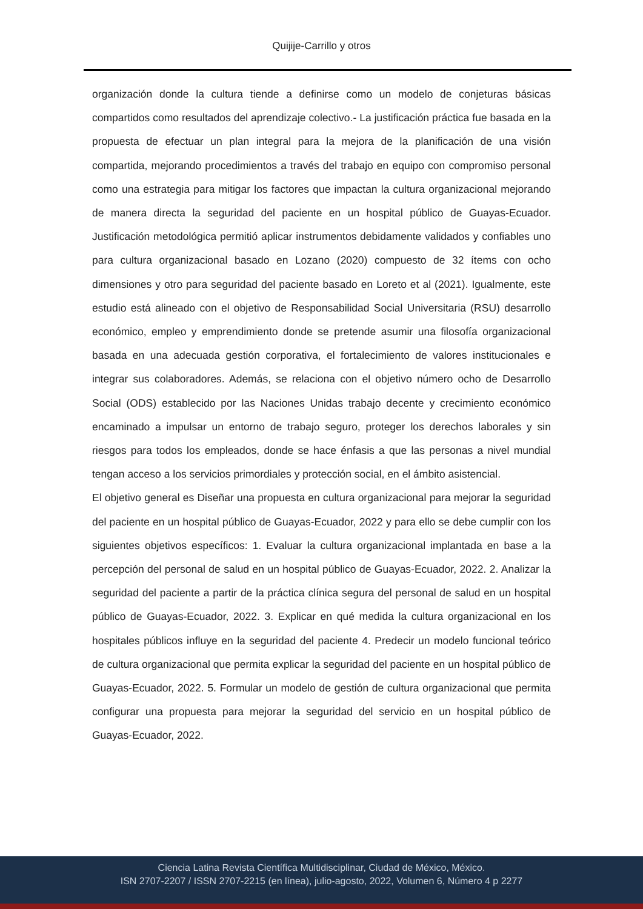Quijije-Carrillo y otros
organización donde la cultura tiende a definirse como un modelo de conjeturas básicas compartidos como resultados del aprendizaje colectivo.- La justificación práctica fue basada en la propuesta de efectuar un plan integral para la mejora de la planificación de una visión compartida, mejorando procedimientos a través del trabajo en equipo con compromiso personal como una estrategia para mitigar los factores que impactan la cultura organizacional mejorando de manera directa la seguridad del paciente en un hospital público de Guayas-Ecuador. Justificación metodológica permitió aplicar instrumentos debidamente validados y confiables uno para cultura organizacional basado en Lozano (2020) compuesto de 32 ítems con ocho dimensiones y otro para seguridad del paciente basado en Loreto et al (2021). Igualmente, este estudio está alineado con el objetivo de Responsabilidad Social Universitaria (RSU) desarrollo económico, empleo y emprendimiento donde se pretende asumir una filosofía organizacional basada en una adecuada gestión corporativa, el fortalecimiento de valores institucionales e integrar sus colaboradores. Además, se relaciona con el objetivo número ocho de Desarrollo Social (ODS) establecido por las Naciones Unidas trabajo decente y crecimiento económico encaminado a impulsar un entorno de trabajo seguro, proteger los derechos laborales y sin riesgos para todos los empleados, donde se hace énfasis a que las personas a nivel mundial tengan acceso a los servicios primordiales y protección social, en el ámbito asistencial.
El objetivo general es Diseñar una propuesta en cultura organizacional para mejorar la seguridad del paciente en un hospital público de Guayas-Ecuador, 2022 y para ello se debe cumplir con los siguientes objetivos específicos: 1. Evaluar la cultura organizacional implantada en base a la percepción del personal de salud en un hospital público de Guayas-Ecuador, 2022. 2. Analizar la seguridad del paciente a partir de la práctica clínica segura del personal de salud en un hospital público de Guayas-Ecuador, 2022. 3. Explicar en qué medida la cultura organizacional en los hospitales públicos influye en la seguridad del paciente 4. Predecir un modelo funcional teórico de cultura organizacional que permita explicar la seguridad del paciente en un hospital público de Guayas-Ecuador, 2022. 5. Formular un modelo de gestión de cultura organizacional que permita configurar una propuesta para mejorar la seguridad del servicio en un hospital público de Guayas-Ecuador, 2022.
Ciencia Latina Revista Científica Multidisciplinar, Ciudad de México, México.
ISN 2707-2207 / ISSN 2707-2215 (en línea), julio-agosto, 2022, Volumen 6, Número 4 p 2277